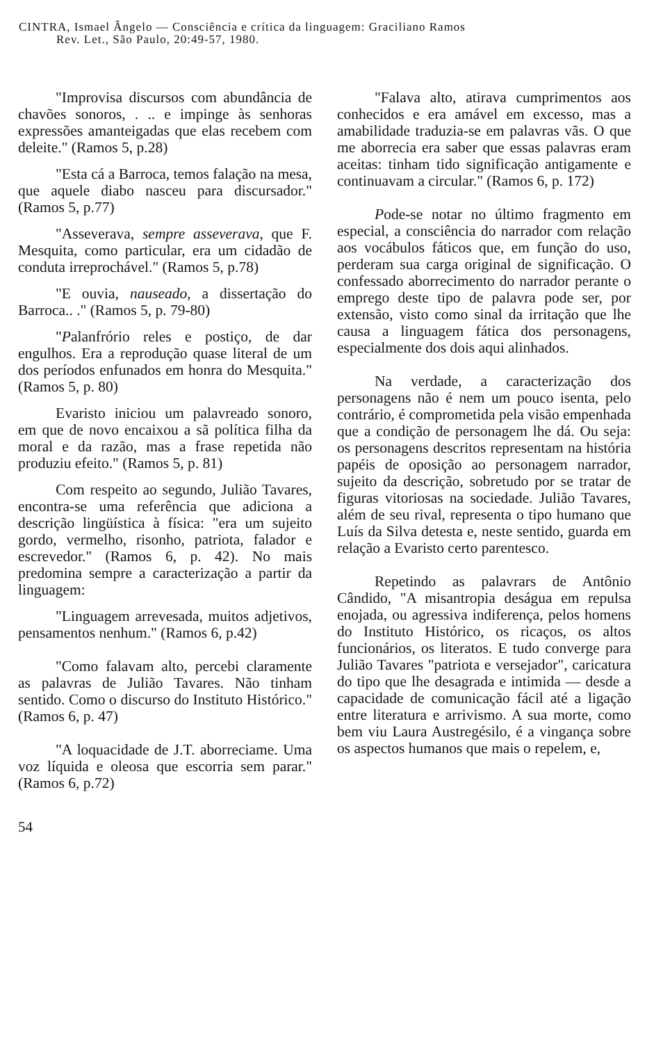CINTRA, Ismael Ângelo — Consciência e crítica da linguagem: Graciliano Ramos
Rev. Let., São Paulo, 20:49-57, 1980.
"Improvisa discursos com abundância de chavões sonoros, . .. e impinge às senhoras expressões amanteigadas que elas recebem com deleite." (Ramos 5, p.28)
"Esta cá a Barroca, temos falação na mesa, que aquele diabo nasceu para discursador." (Ramos 5, p.77)
"Asseverava, sempre asseverava, que F. Mesquita, como particular, era um cidadão de conduta irreprochável." (Ramos 5, p.78)
"E ouvia, nauseado, a dissertação do Barroca.. ." (Ramos 5, p. 79-80)
"Palanfrório reles e postiço, de dar engulhos. Era a reprodução quase literal de um dos períodos enfunados em honra do Mesquita." (Ramos 5, p. 80)
Evaristo iniciou um palavreado sonoro, em que de novo encaixou a sã política filha da moral e da razão, mas a frase repetida não produziu efeito." (Ramos 5, p. 81)
Com respeito ao segundo, Julião Tavares, encontra-se uma referência que adiciona a descrição lingüística à física: "era um sujeito gordo, vermelho, risonho, patriota, falador e escrevedor." (Ramos 6, p. 42). No mais predomina sempre a caracterização a partir da linguagem:
"Linguagem arrevesada, muitos adjetivos, pensamentos nenhum." (Ramos 6, p.42)
"Como falavam alto, percebi claramente as palavras de Julião Tavares. Não tinham sentido. Como o discurso do Instituto Histórico." (Ramos 6, p. 47)
"A loquacidade de J.T. aborreciame. Uma voz líquida e oleosa que escorria sem parar." (Ramos 6, p.72)
"Falava alto, atirava cumprimentos aos conhecidos e era amável em excesso, mas a amabilidade traduzia-se em palavras vãs. O que me aborrecia era saber que essas palavras eram aceitas: tinham tido significação antigamente e continuavam a circular." (Ramos 6, p. 172)
Pode-se notar no último fragmento em especial, a consciência do narrador com relação aos vocábulos fáticos que, em função do uso, perderam sua carga original de significação. O confessado aborrecimento do narrador perante o emprego deste tipo de palavra pode ser, por extensão, visto como sinal da irritação que lhe causa a linguagem fática dos personagens, especialmente dos dois aqui alinhados.
Na verdade, a caracterização dos personagens não é nem um pouco isenta, pelo contrário, é comprometida pela visão empenhada que a condição de personagem lhe dá. Ou seja: os personagens descritos representam na história papéis de oposição ao personagem narrador, sujeito da descrição, sobretudo por se tratar de figuras vitoriosas na sociedade. Julião Tavares, além de seu rival, representa o tipo humano que Luís da Silva detesta e, neste sentido, guarda em relação a Evaristo certo parentesco.
Repetindo as palavrars de Antônio Cândido, "A misantropia deságua em repulsa enojada, ou agressiva indiferença, pelos homens do Instituto Histórico, os ricaços, os altos funcionários, os literatos. E tudo converge para Julião Tavares "patriota e versejador", caricatura do tipo que lhe desagrada e intimida — desde a capacidade de comunicação fácil até a ligação entre literatura e arrivismo. A sua morte, como bem viu Laura Austregésilo, é a vingança sobre os aspectos humanos que mais o repelem, e,
54